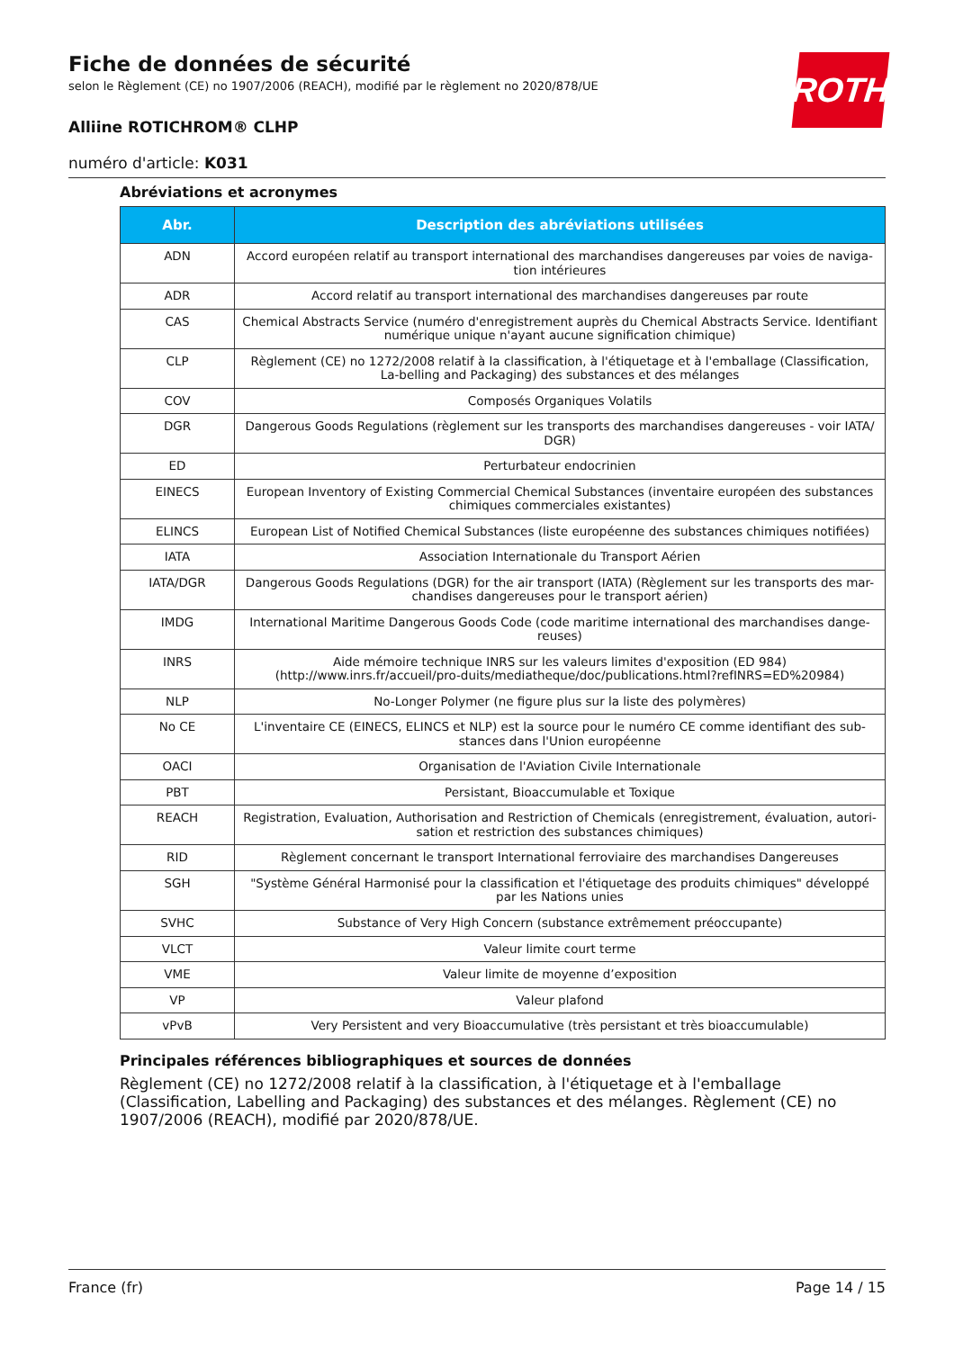ROTH
Fiche de données de sécurité
selon le Règlement (CE) no 1907/2006 (REACH), modifié par le règlement no 2020/878/UE
Alliine ROTICHROM® CLHP
numéro d'article: K031
Abréviations et acronymes
| Abr. | Description des abréviations utilisées |
| --- | --- |
| ADN | Accord européen relatif au transport international des marchandises dangereuses par voies de naviga-tion intérieures |
| ADR | Accord relatif au transport international des marchandises dangereuses par route |
| CAS | Chemical Abstracts Service (numéro d'enregistrement auprès du Chemical Abstracts Service. Identifiant numérique unique n'ayant aucune signification chimique) |
| CLP | Règlement (CE) no 1272/2008 relatif à la classification, à l'étiquetage et à l'emballage (Classification, La-belling and Packaging) des substances et des mélanges |
| COV | Composés Organiques Volatils |
| DGR | Dangerous Goods Regulations (règlement sur les transports des marchandises dangereuses - voir IATA/ DGR) |
| ED | Perturbateur endocrinien |
| EINECS | European Inventory of Existing Commercial Chemical Substances (inventaire européen des substances chimiques commerciales existantes) |
| ELINCS | European List of Notified Chemical Substances (liste européenne des substances chimiques notifiées) |
| IATA | Association Internationale du Transport Aérien |
| IATA/DGR | Dangerous Goods Regulations (DGR) for the air transport (IATA) (Règlement sur les transports des mar-chandises dangereuses pour le transport aérien) |
| IMDG | International Maritime Dangerous Goods Code (code maritime international des marchandises dange-reuses) |
| INRS | Aide mémoire technique INRS sur les valeurs limites d'exposition (ED 984) (http://www.inrs.fr/accueil/pro-duits/mediatheque/doc/publications.html?refINRS=ED%20984) |
| NLP | No-Longer Polymer (ne figure plus sur la liste des polymères) |
| No CE | L'inventaire CE (EINECS, ELINCS et NLP) est la source pour le numéro CE comme identifiant des sub-stances dans l'Union européenne |
| OACI | Organisation de l'Aviation Civile Internationale |
| PBT | Persistant, Bioaccumulable et Toxique |
| REACH | Registration, Evaluation, Authorisation and Restriction of Chemicals (enregistrement, évaluation, autori-sation et restriction des substances chimiques) |
| RID | Règlement concernant le transport International ferroviaire des marchandises Dangereuses |
| SGH | "Système Général Harmonisé pour la classification et l'étiquetage des produits chimiques" développé par les Nations unies |
| SVHC | Substance of Very High Concern (substance extrêmement préoccupante) |
| VLCT | Valeur limite court terme |
| VME | Valeur limite de moyenne d’exposition |
| VP | Valeur plafond |
| vPvB | Very Persistent and very Bioaccumulative (très persistant et très bioaccumulable) |
Principales références bibliographiques et sources de données
Règlement (CE) no 1272/2008 relatif à la classification, à l'étiquetage et à l'emballage (Classification, Labelling and Packaging) des substances et des mélanges. Règlement (CE) no 1907/2006 (REACH), modifié par 2020/878/UE.
France (fr) Page 14 / 15